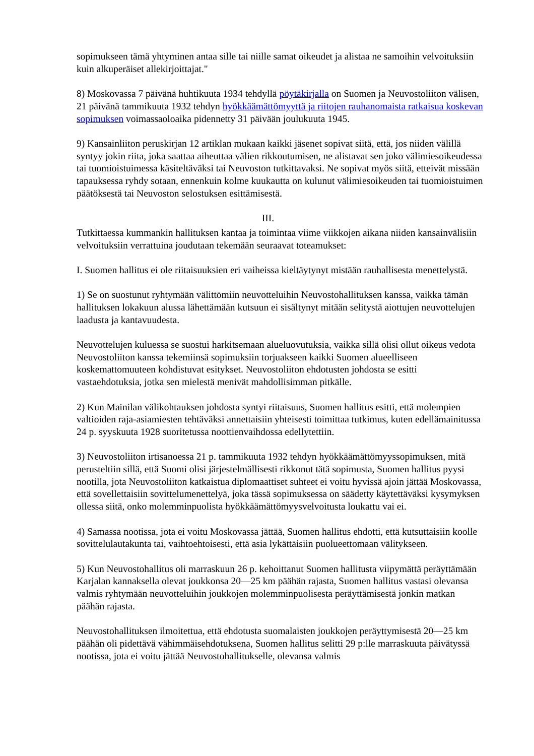sopimukseen tämä yhtyminen antaa sille tai niille samat oikeudet ja alistaa ne samoihin velvoituksiin kuin alkuperäiset allekirjoittajat."
8) Moskovassa 7 päivänä huhtikuuta 1934 tehdyllä pöytäkirjalla on Suomen ja Neuvostoliiton välisen, 21 päivänä tammikuuta 1932 tehdyn hyökkäämättömyyttä ja riitojen rauhanomaista ratkaisua koskevan sopimuksen voimassaoloaika pidennetty 31 päivään joulukuuta 1945.
9) Kansainliiton peruskirjan 12 artiklan mukaan kaikki jäsenet sopivat siitä, että, jos niiden välillä syntyy jokin riita, joka saattaa aiheuttaa välien rikkoutumisen, ne alistavat sen joko välimiesoikeudessa tai tuomioistuimessa käsiteltäväksi tai Neuvoston tutkittavaksi. Ne sopivat myös siitä, etteivät missään tapauksessa ryhdy sotaan, ennenkuin kolme kuukautta on kulunut välimiesoikeuden tai tuomioistuimen päätöksestä tai Neuvoston selostuksen esittämisestä.
III.
Tutkittaessa kummankin hallituksen kantaa ja toimintaa viime viikkojen aikana niiden kansainvälisiin velvoituksiin verrattuina joudutaan tekemään seuraavat toteamukset:
I. Suomen hallitus ei ole riitaisuuksien eri vaiheissa kieltäytynyt mistään rauhallisesta menettelystä.
1) Se on suostunut ryhtymään välittömiin neuvotteluihin Neuvostohallituksen kanssa, vaikka tämän hallituksen lokakuun alussa lähettämään kutsuun ei sisältynyt mitään selitystä aiottujen neuvottelujen laadusta ja kantavuudesta.
Neuvottelujen kuluessa se suostui harkitsemaan alueluovutuksia, vaikka sillä olisi ollut oikeus vedota Neuvostoliiton kanssa tekemiinsä sopimuksiin torjuakseen kaikki Suomen alueelliseen koskemattomuuteen kohdistuvat esitykset. Neuvostoliiton ehdotusten johdosta se esitti vastaehdotuksia, jotka sen mielestä menivät mahdollisimman pitkälle.
2) Kun Mainilan välikohtauksen johdosta syntyi riitaisuus, Suomen hallitus esitti, että molempien valtioiden raja-asiamiesten tehtäväksi annettaisiin yhteisesti toimittaa tutkimus, kuten edellämainitussa 24 p. syyskuuta 1928 suoritetussa noottienvaihdossa edellytettiin.
3) Neuvostoliiton irtisanoessa 21 p. tammikuuta 1932 tehdyn hyökkäämättömyyssopimuksen, mitä perusteltiin sillä, että Suomi olisi järjestelmällisesti rikkonut tätä sopimusta, Suomen hallitus pyysi nootilla, jota Neuvostoliiton katkaistua diplomaattiset suhteet ei voitu hyvissä ajoin jättää Moskovassa, että sovellettaisiin sovittelumenettelyä, joka tässä sopimuksessa on säädetty käytettäväksi kysymyksen ollessa siitä, onko molemminpuolista hyökkäämättömyysvelvoitusta loukattu vai ei.
4) Samassa nootissa, jota ei voitu Moskovassa jättää, Suomen hallitus ehdotti, että kutsuttaisiin koolle sovittelulautakunta tai, vaihtoehtoisesti, että asia lykättäisiin puolueettomaan välitykseen.
5) Kun Neuvostohallitus oli marraskuun 26 p. kehoittanut Suomen hallitusta viipymättä peräyttämään Karjalan kannaksella olevat joukkonsa 20—25 km päähän rajasta, Suomen hallitus vastasi olevansa valmis ryhtymään neuvotteluihin joukkojen molemminpuolisesta peräyttämisestä jonkin matkan päähän rajasta.
Neuvostohallituksen ilmoitettua, että ehdotusta suomalaisten joukkojen peräyttymisestä 20—25 km päähän oli pidettävä vähimmäisehdotuksena, Suomen hallitus selitti 29 p:lle marraskuuta päivätyssä nootissa, jota ei voitu jättää Neuvostohallitukselle, olevansa valmis